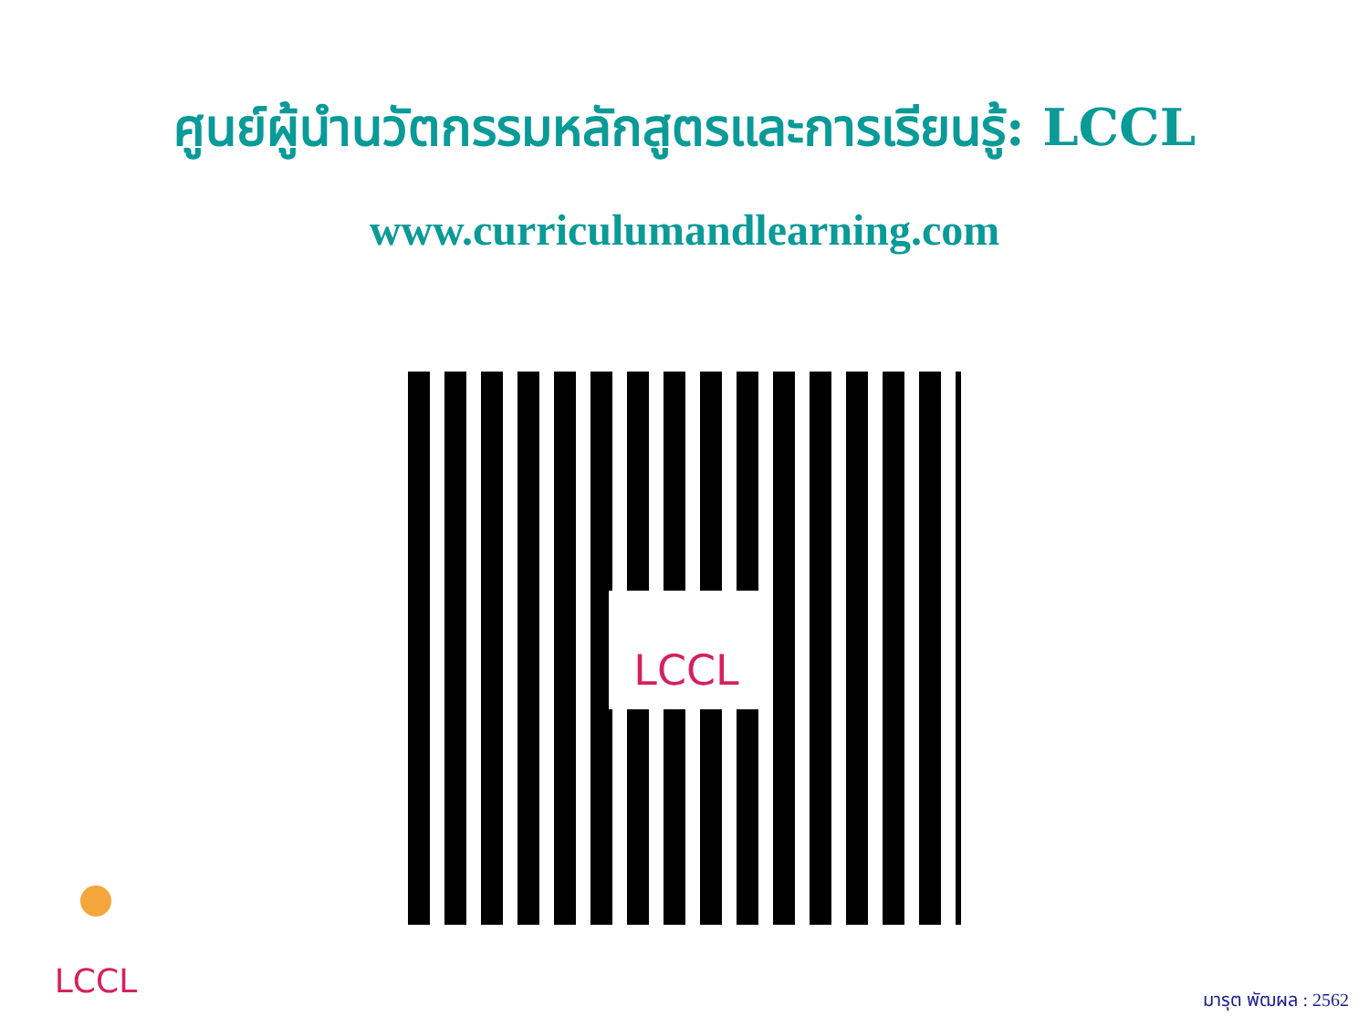ศูนย์ผู้นำนวัตกรรมหลักสูตรและการเรียนรู้: LCCL
www.curriculumandlearning.com
LCCL
LCCL
มารุต พัฒผล : 2562